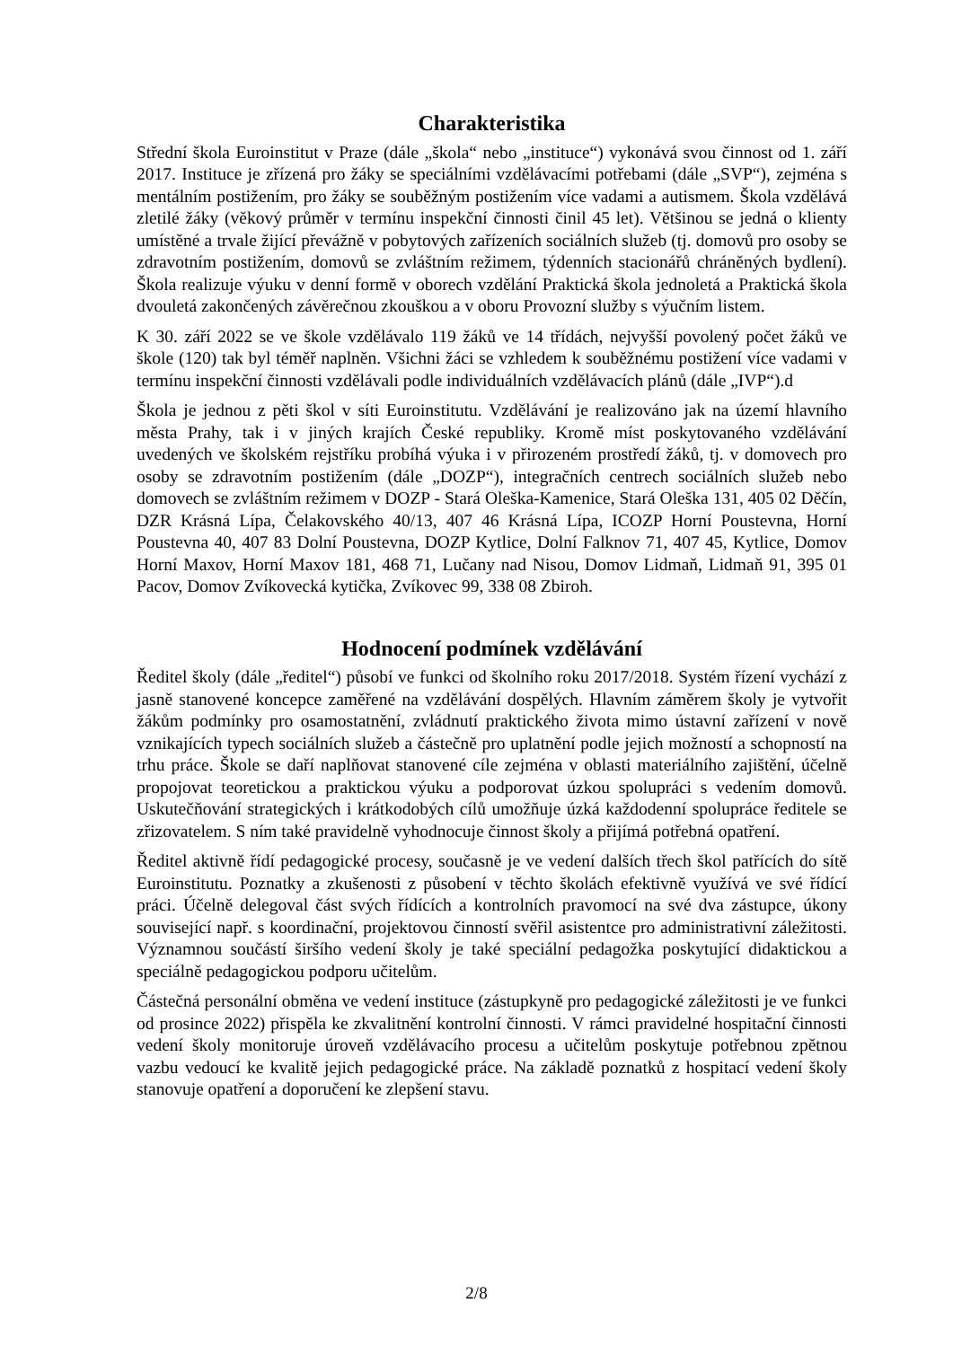Charakteristika
Střední škola Euroinstitut v Praze (dále „škola“ nebo „instituce“) vykonává svou činnost od 1. září 2017. Instituce je zřízená pro žáky se speciálními vzdělávacími potřebami (dále „SVP“), zejména s mentálním postižením, pro žáky se souběžným postižením více vadami a autismem. Škola vzdělává zletilé žáky (věkový průměr v termínu inspekční činnosti činil 45 let). Většinou se jedná o klienty umístěné a trvale žijící převážně v pobytových zařízeních sociálních služeb (tj. domovů pro osoby se zdravotním postižením, domovů se zvláštním režimem, týdenních stacionářů chráněných bydlení). Škola realizuje výuku v denní formě v oborech vzdělání Praktická škola jednoletá a Praktická škola dvouletá zakončených závěrečnou zkouškou a v oboru Provozní služby s výučním listem.
K 30. září 2022 se ve škole vzdělávalo 119 žáků ve 14 třídách, nejvyšší povolený počet žáků ve škole (120) tak byl téměř naplněn. Všichni žáci se vzhledem k souběžnému postižení více vadami v termínu inspekční činnosti vzdělávali podle individuálních vzdělávacích plánů (dále „IVP“).d
Škola je jednou z pěti škol v síti Euroinstitutu. Vzdělávání je realizováno jak na území hlavního města Prahy, tak i v jiných krajích České republiky. Kromě míst poskytovaného vzdělávání uvedených ve školském rejstříku probíhá výuka i v přirozeném prostředí žáků, tj. v domovech pro osoby se zdravotním postižením (dále „DOZP“), integračních centrech sociálních služeb nebo domovech se zvláštním režimem v DOZP - Stará Oleška-Kamenice, Stará Oleška 131, 405 02 Děčín, DZR Krásná Lípa, Čelakovského 40/13, 407 46 Krásná Lípa, ICOZP Horní Poustevna, Horní Poustevna 40, 407 83 Dolní Poustevna, DOZP Kytlice, Dolní Falknov 71, 407 45, Kytlice, Domov Horní Maxov, Horní Maxov 181, 468 71, Lučany nad Nisou, Domov Lidmaň, Lidmaň 91, 395 01 Pacov, Domov Zvíkovecká kytička, Zvíkovec 99, 338 08 Zbiroh.
Hodnocení podmínek vzdělávání
Ředitel školy (dále „ředitel“) působí ve funkci od školního roku 2017/2018. Systém řízení vychází z jasně stanovené koncepce zaměřené na vzdělávání dospělých. Hlavním záměrem školy je vytvořit žákům podmínky pro osamostatnění, zvládnutí praktického života mimo ústavní zařízení v nově vznikajících typech sociálních služeb a částečně pro uplatnění podle jejich možností a schopností na trhu práce. Škole se daří naplňovat stanovené cíle zejména v oblasti materiálního zajištění, účelně propojovat teoretickou a praktickou výuku a podporovat úzkou spolupráci s vedením domovů. Uskutečňování strategických i krátkodobých cílů umožňuje úzká každodenní spolupráce ředitele se zřizovatelem. S ním také pravidelně vyhodnocuje činnost školy a přijímá potřebná opatření.
Ředitel aktivně řídí pedagogické procesy, současně je ve vedení dalších třech škol patřících do sítě Euroinstitutu. Poznatky a zkušenosti z působení v těchto školách efektivně využívá ve své řídící práci. Účelně delegoval část svých řídících a kontrolních pravomocí na své dva zástupce, úkony související např. s koordinační, projektovou činností svěřil asistentce pro administrativní záležitosti. Významnou součástí širšího vedení školy je také speciální pedagožka poskytující didaktickou a speciálně pedagogickou podporu učitelům.
Částečná personální obměna ve vedení instituce (zástupkyně pro pedagogické záležitosti je ve funkci od prosince 2022) přispěla ke zkvalitnění kontrolní činnosti. V rámci pravidelné hospitační činnosti vedení školy monitoruje úroveň vzdělávacího procesu a učitelům poskytuje potřebnou zpětnou vazbu vedoucí ke kvalitě jejich pedagogické práce. Na základě poznatků z hospitací vedení školy stanovuje opatření a doporučení ke zlepšení stavu.
2/8